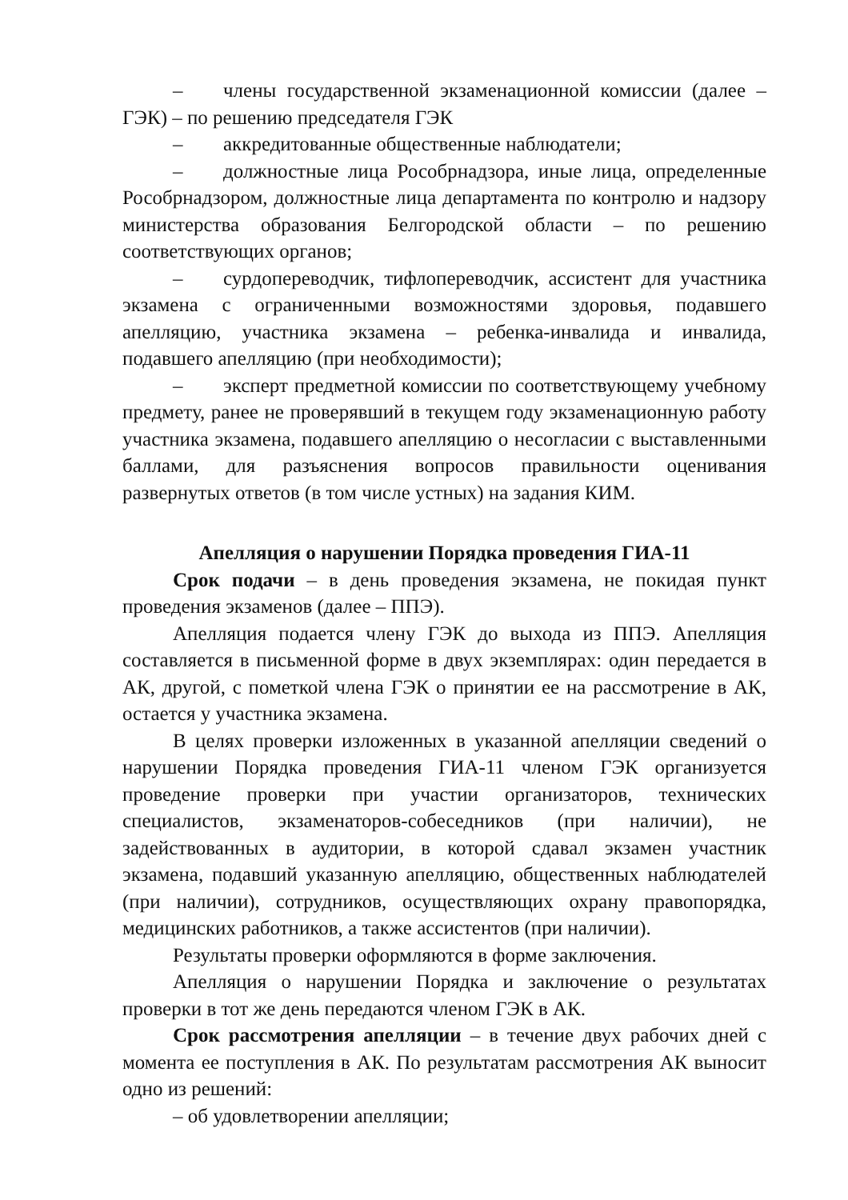– члены государственной экзаменационной комиссии (далее – ГЭК) – по решению председателя ГЭК
– аккредитованные общественные наблюдатели;
– должностные лица Рособрнадзора, иные лица, определенные Рособрнадзором, должностные лица департамента по контролю и надзору министерства образования Белгородской области – по решению соответствующих органов;
– сурдопереводчик, тифлопереводчик, ассистент для участника экзамена с ограниченными возможностями здоровья, подавшего апелляцию, участника экзамена – ребенка-инвалида и инвалида, подавшего апелляцию (при необходимости);
– эксперт предметной комиссии по соответствующему учебному предмету, ранее не проверявший в текущем году экзаменационную работу участника экзамена, подавшего апелляцию о несогласии с выставленными баллами, для разъяснения вопросов правильности оценивания развернутых ответов (в том числе устных) на задания КИМ.
Апелляция о нарушении Порядка проведения ГИА-11
Срок подачи – в день проведения экзамена, не покидая пункт проведения экзаменов (далее – ППЭ).
Апелляция подается члену ГЭК до выхода из ППЭ. Апелляция составляется в письменной форме в двух экземплярах: один передается в АК, другой, с пометкой члена ГЭК о принятии ее на рассмотрение в АК, остается у участника экзамена.
В целях проверки изложенных в указанной апелляции сведений о нарушении Порядка проведения ГИА-11 членом ГЭК организуется проведение проверки при участии организаторов, технических специалистов, экзаменаторов-собеседников (при наличии), не задействованных в аудитории, в которой сдавал экзамен участник экзамена, подавший указанную апелляцию, общественных наблюдателей (при наличии), сотрудников, осуществляющих охрану правопорядка, медицинских работников, а также ассистентов (при наличии).
Результаты проверки оформляются в форме заключения.
Апелляция о нарушении Порядка и заключение о результатах проверки в тот же день передаются членом ГЭК в АК.
Срок рассмотрения апелляции – в течение двух рабочих дней с момента ее поступления в АК. По результатам рассмотрения АК выносит одно из решений:
– об удовлетворении апелляции;